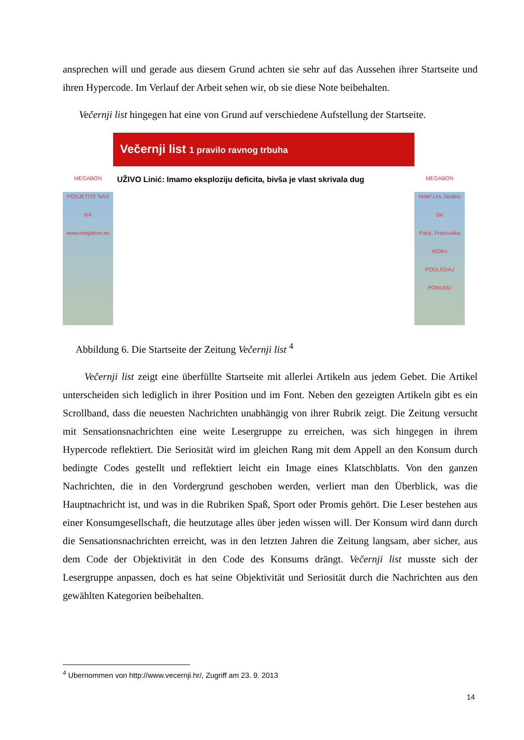ansprechen will und gerade aus diesem Grund achten sie sehr auf das Aussehen ihrer Startseite und ihren Hypercode. Im Verlauf der Arbeit sehen wir, ob sie diese Note beibehalten.
Večernji list hingegen hat eine von Grund auf verschiedene Aufstellung der Startseite.
MEGABON
POSJETITE NAS NA www.megabon.eu
Večernji list 1 pravilo ravnog trbuha
UŽIVO Linić: Imamo eksploziju deficita, bivša je vlast skrivala dug
MEGABON
Hotel Les Jardins De
Pariz, Francuska
400Kn
POGLEDAJ PONUDU
Abbildung 6. Die Startseite der Zeitung Večernji list <sup>4</sup>
Večernji list zeigt eine überfüllte Startseite mit allerlei Artikeln aus jedem Gebet. Die Artikel unterscheiden sich lediglich in ihrer Position und im Font. Neben den gezeigten Artikeln gibt es ein Scrollband, dass die neuesten Nachrichten unabhängig von ihrer Rubrik zeigt. Die Zeitung versucht mit Sensationsnachrichten eine weite Lesergruppe zu erreichen, was sich hingegen in ihrem Hypercode reflektiert. Die Seriosität wird im gleichen Rang mit dem Appell an den Konsum durch bedingte Codes gestellt und reflektiert leicht ein Image eines Klatschblatts. Von den ganzen Nachrichten, die in den Vordergrund geschoben werden, verliert man den Überblick, was die Hauptnachricht ist, und was in die Rubriken Spaß, Sport oder Promis gehört. Die Leser bestehen aus einer Konsumgesellschaft, die heutzutage alles über jeden wissen will. Der Konsum wird dann durch die Sensationsnachrichten erreicht, was in den letzten Jahren die Zeitung langsam, aber sicher, aus dem Code der Objektivität in den Code des Konsums drängt. Večernji list musste sich der Lesergruppe anpassen, doch es hat seine Objektivität und Seriosität durch die Nachrichten aus den gewählten Kategorien beibehalten.
<sup>4</sup> Ubernommen von http://www.vecernji.hr/, Zugriff am 23. 9. 2013
14